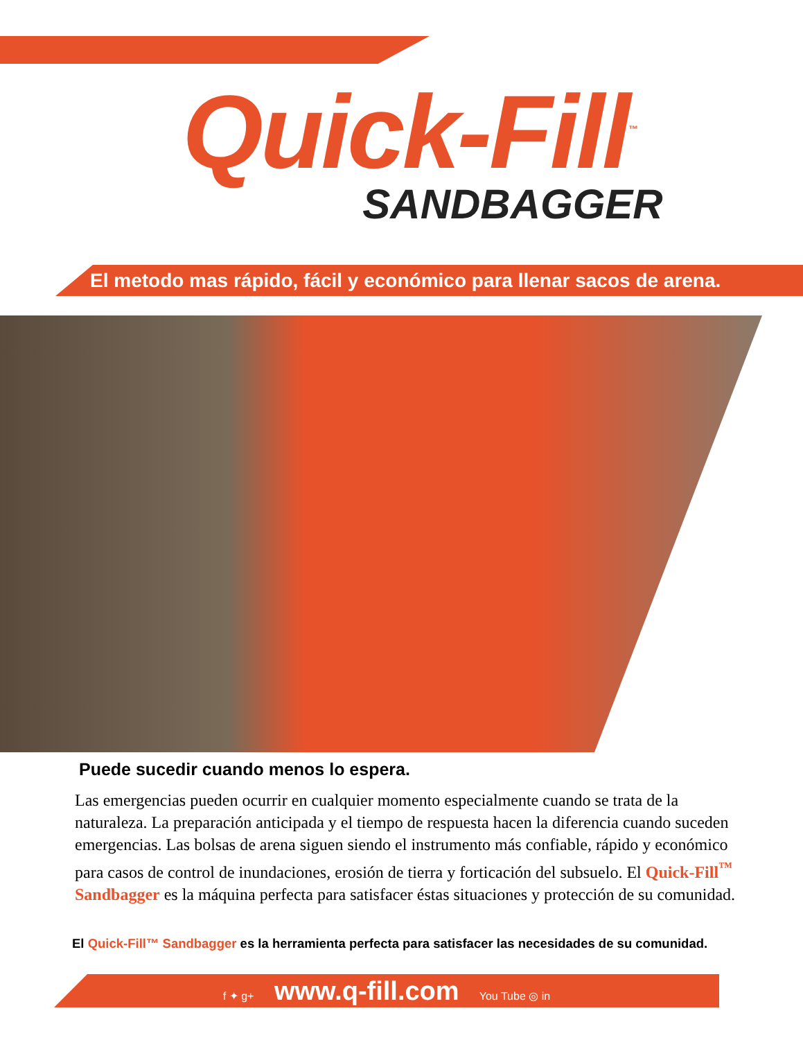Quick-Fill<sup>™</sup>
SANDBAGGER
El metodo mas rápido, fácil y económico para llenar sacos de arena.
Puede sucedir cuando menos lo espera.
Las emergencias pueden ocurrir en cualquier momento especialmente cuando se trata de la naturaleza. La preparación anticipada y el tiempo de respuesta hacen la diferencia cuando suceden emergencias. Las bolsas de arena siguen siendo el instrumento más confiable, rápido y económico para casos de control de inundaciones, erosión de tierra y forticación del subsuelo. El Quick-Fill<sup>™</sup> Sandbagger es la máquina perfecta para satisfacer éstas situaciones y protección de su comunidad.
El Quick-Fill™ Sandbagger es la herramienta perfecta para satisfacer las necesidades de su comunidad.
f ✦ g+ www.q-fill.com You Tube ◎ in